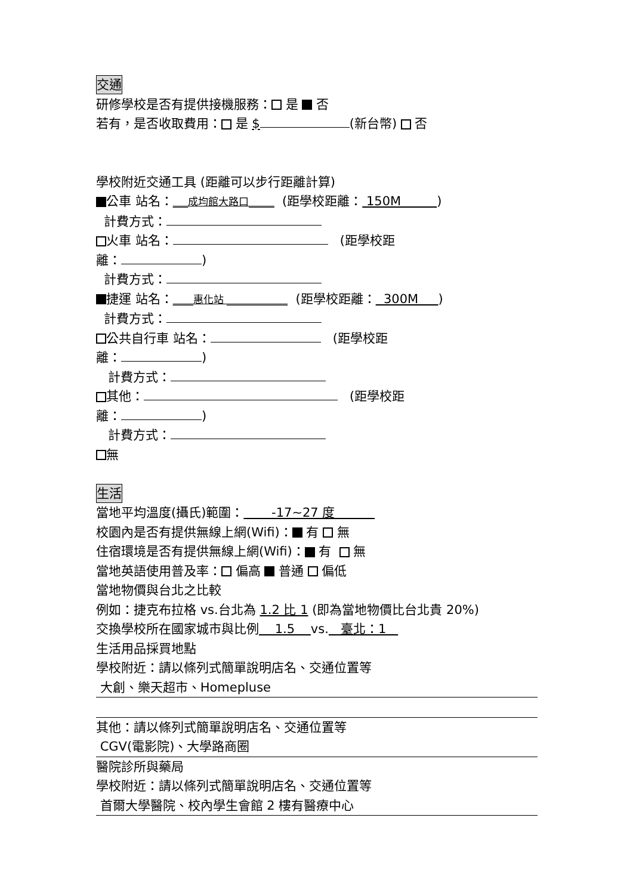交通
研修學校是否有提供接機服務： 是 否
若有，是否收取費用： 是 $ (新台幣) 否
學校附近交通工具 (距離可以步行距離計算)
公車 站名：___成均館大路口_____ (距學校距離： 150M )
計費方式：
火車 站名： (距學校距
離： )
計費方式：
捷運 站名：____惠化站 ____________ (距學校距離： 300M )
計費方式：
公共自行車 站名： (距學校距
離： )
計費方式：
其他： (距學校距
離： )
計費方式：
無
生活
當地平均溫度(攝氏)範圍： -17~27 度
校園內是否有提供無線上網(Wifi)： 有 無
住宿環境是否有提供無線上網(Wifi)： 有 無
當地英語使用普及率： 偏高 普通 偏低
當地物價與台北之比較
例如：捷克布拉格 vs.台北為 1.2 比 1 (即為當地物價比台北貴 20%)
交換學校所在國家城市與比例 1.5 vs. 臺北：1
生活用品採買地點
學校附近：請以條列式簡單說明店名、交通位置等
大創、樂天超市、Homepluse
其他：請以條列式簡單說明店名、交通位置等
CGV(電影院)、大學路商圈
醫院診所與藥局
學校附近：請以條列式簡單說明店名、交通位置等
首爾大學醫院、校內學生會館 2 樓有醫療中心